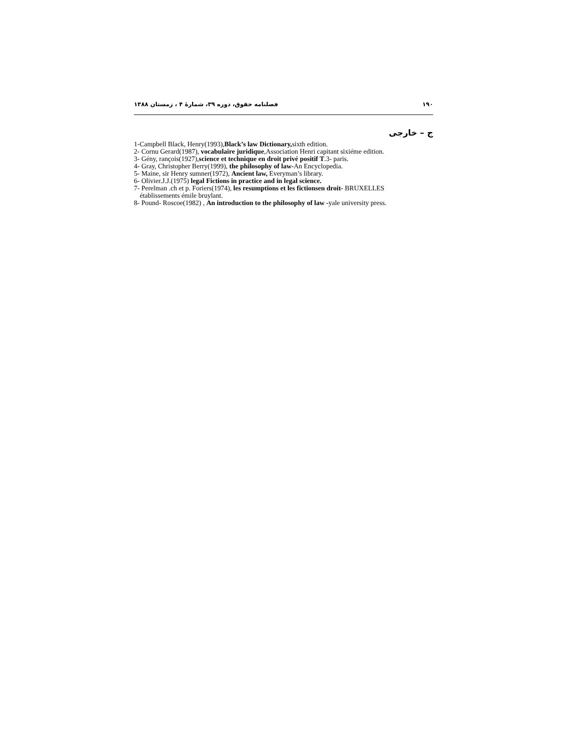۱۹۰ فصلنامه حقوق، دوره ۳۹، شمارهٔ ۴ ، زمستان ۱۳۸۸
ج – خارجی
1-Campbell Black, Henry(1993),Black’s law Dictionary, sixth edition.
2- Cornu Gerard(1987), vocabulaire juridique,Association Henri capitant sixiéme edition.
3- Gény, rançois(1927),science et technique en droit privé positif T.3- paris.
4- Gray, Christopher Berry(1999), the philosophy of law-An Encyclopedia.
5- Maine, sir Henry sumner(1972), Ancient law, Everyman’s library.
6- Olivier.J.J.(1975) legal Fictions in practice and in legal science.
7- Perelman .ch et p. Foriers(1974), les resumptions et les fictionsen droit- BRUXELLES
établissements émile bruylant.
8- Pound- Roscoe(1982) , An introduction to the philosophy of law -yale university press.